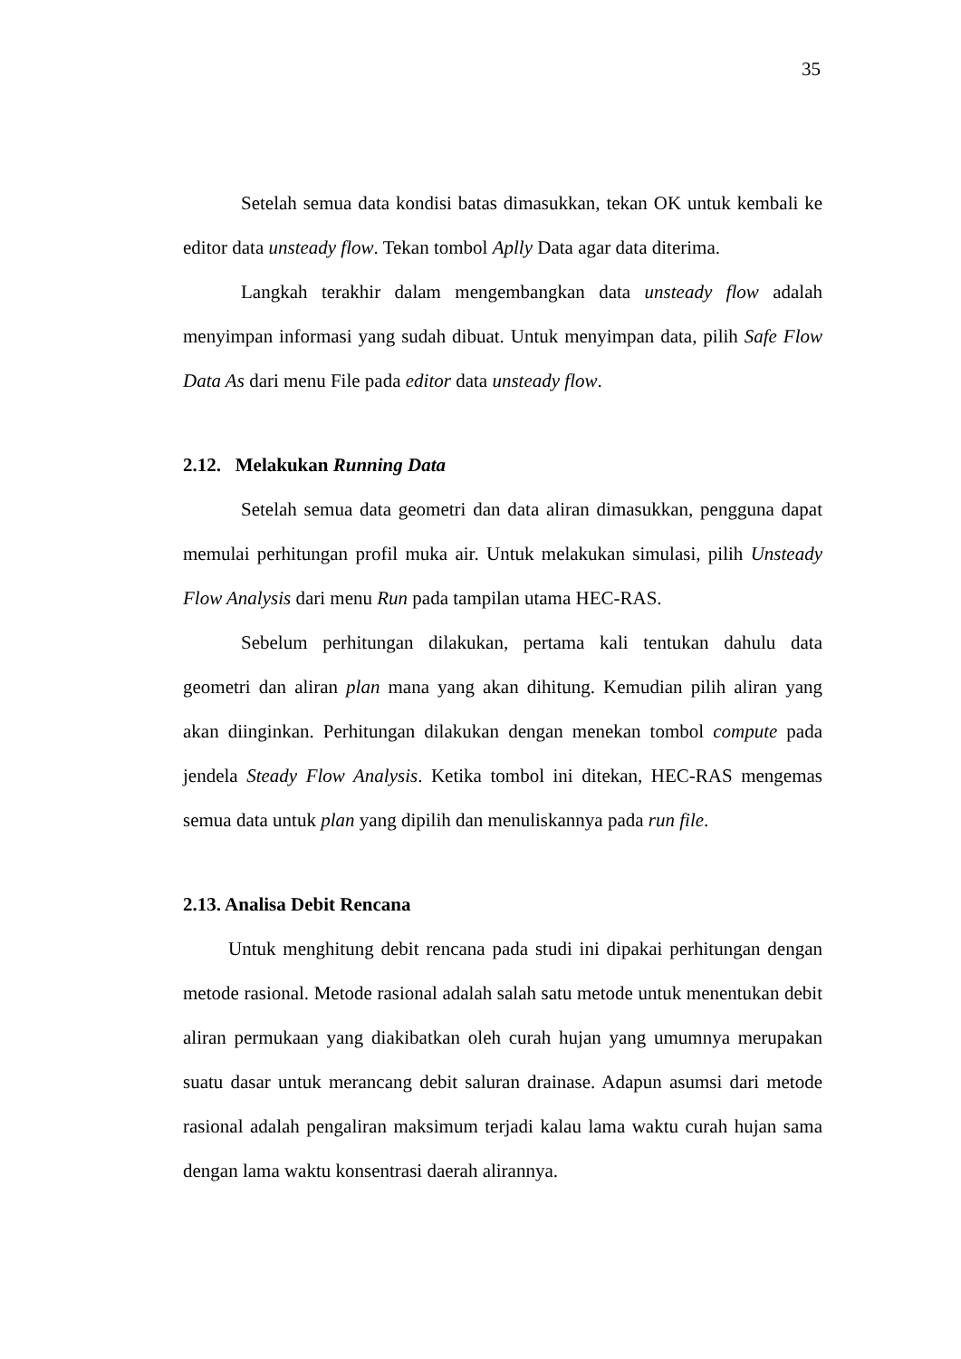35
Setelah semua data kondisi batas dimasukkan, tekan OK untuk kembali ke editor data unsteady flow. Tekan tombol Aplly Data agar data diterima.
Langkah terakhir dalam mengembangkan data unsteady flow adalah menyimpan informasi yang sudah dibuat. Untuk menyimpan data, pilih Safe Flow Data As dari menu File pada editor data unsteady flow.
2.12. Melakukan Running Data
Setelah semua data geometri dan data aliran dimasukkan, pengguna dapat memulai perhitungan profil muka air. Untuk melakukan simulasi, pilih Unsteady Flow Analysis dari menu Run pada tampilan utama HEC-RAS.
Sebelum perhitungan dilakukan, pertama kali tentukan dahulu data geometri dan aliran plan mana yang akan dihitung. Kemudian pilih aliran yang akan diinginkan. Perhitungan dilakukan dengan menekan tombol compute pada jendela Steady Flow Analysis. Ketika tombol ini ditekan, HEC-RAS mengemas semua data untuk plan yang dipilih dan menuliskannya pada run file.
2.13. Analisa Debit Rencana
Untuk menghitung debit rencana pada studi ini dipakai perhitungan dengan metode rasional. Metode rasional adalah salah satu metode untuk menentukan debit aliran permukaan yang diakibatkan oleh curah hujan yang umumnya merupakan suatu dasar untuk merancang debit saluran drainase. Adapun asumsi dari metode rasional adalah pengaliran maksimum terjadi kalau lama waktu curah hujan sama dengan lama waktu konsentrasi daerah alirannya.